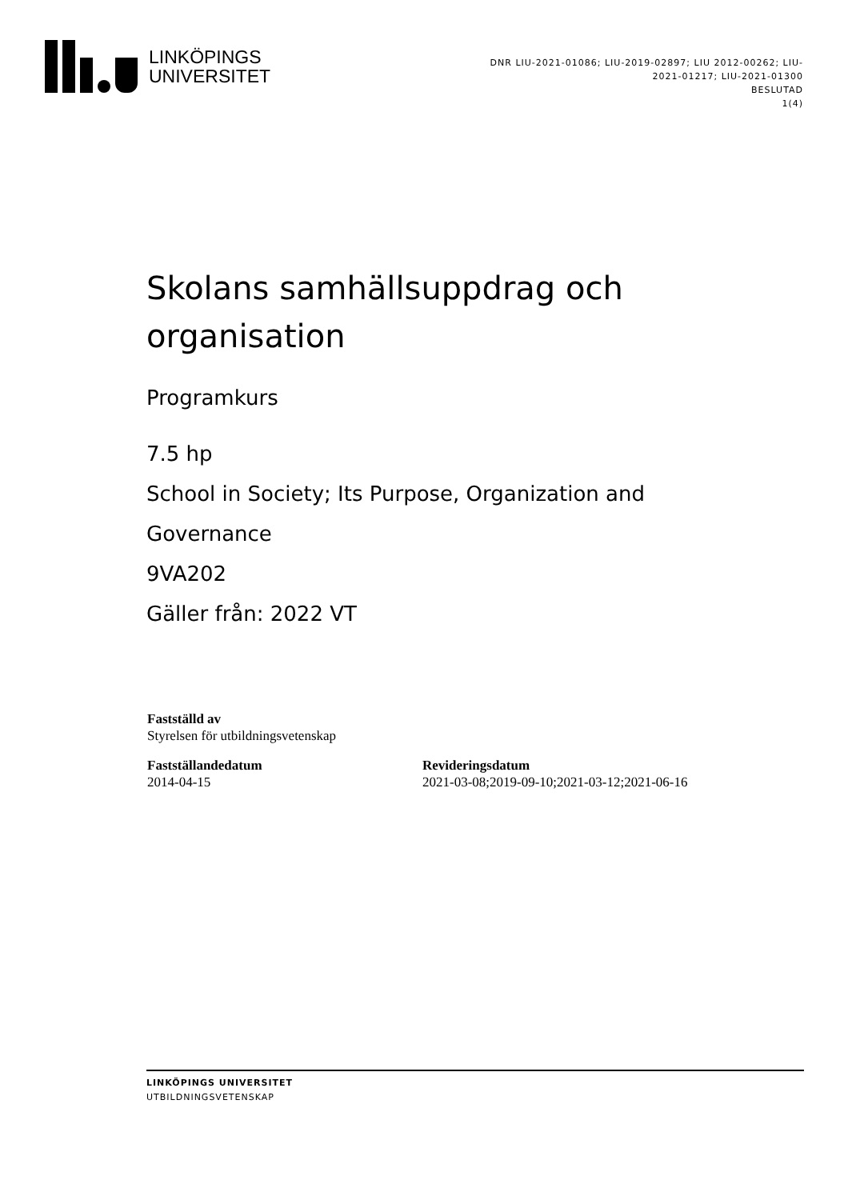LINKÖPINGS
UNIVERSITET
DNR LIU-2021-01086; LIU-2019-02897; LIU 2012-00262; LIU-2021-01217; LIU-2021-01300
BESLUTAD
1(4)
Skolans samhällsuppdrag och organisation
Programkurs
7.5 hp
School in Society; Its Purpose, Organization and Governance
9VA202
Gäller från: 2022 VT
Fastställd av
Styrelsen för utbildningsvetenskap
Fastställandedatum
2014-04-15
Revideringsdatum
2021-03-08;2019-09-10;2021-03-12;2021-06-16
LINKÖPINGS UNIVERSITET
UTBILDNINGSVETENSKAP